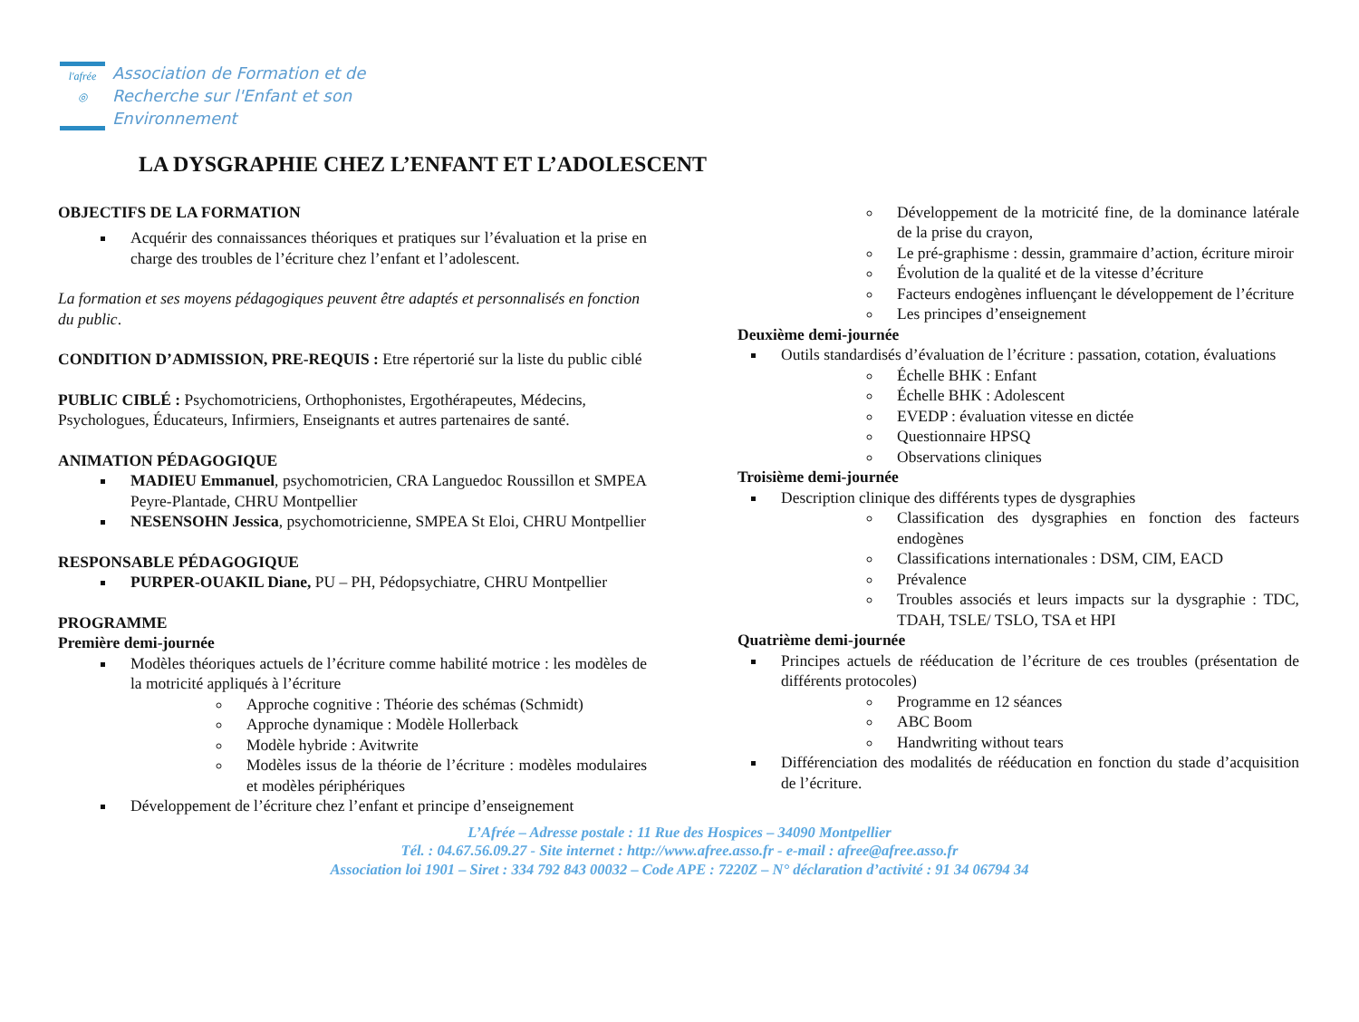l'afrée
◎
Association de Formation et de
Recherche sur l'Enfant et son
Environnement
LA DYSGRAPHIE CHEZ L’ENFANT ET L’ADOLESCENT
OBJECTIFS DE LA FORMATION
Acquérir des connaissances théoriques et pratiques sur l’évaluation et la prise en charge des troubles de l’écriture chez l’enfant et l’adolescent.
La formation et ses moyens pédagogiques peuvent être adaptés et personnalisés en fonction du public.
CONDITION D’ADMISSION, PRE-REQUIS : Etre répertorié sur la liste du public ciblé
PUBLIC CIBLÉ : Psychomotriciens, Orthophonistes, Ergothérapeutes, Médecins, Psychologues, Éducateurs, Infirmiers, Enseignants et autres partenaires de santé.
ANIMATION PÉDAGOGIQUE
MADIEU Emmanuel, psychomotricien, CRA Languedoc Roussillon et SMPEA Peyre-Plantade, CHRU Montpellier
NESENSOHN Jessica, psychomotricienne, SMPEA St Eloi, CHRU Montpellier
RESPONSABLE PÉDAGOGIQUE
PURPER-OUAKIL Diane, PU – PH, Pédopsychiatre, CHRU Montpellier
PROGRAMME
Première demi-journée
Modèles théoriques actuels de l’écriture comme habilité motrice : les modèles de la motricité appliqués à l’écriture
Approche cognitive : Théorie des schémas (Schmidt)
Approche dynamique : Modèle Hollerback
Modèle hybride : Avitwrite
Modèles issus de la théorie de l’écriture : modèles modulaires et modèles périphériques
Développement de l’écriture chez l’enfant et principe d’enseignement
Développement de la motricité fine, de la dominance latérale de la prise du crayon,
Le pré-graphisme : dessin, grammaire d’action, écriture miroir
Évolution de la qualité et de la vitesse d’écriture
Facteurs endogènes influençant le développement de l’écriture
Les principes d’enseignement
Deuxième demi-journée
Outils standardisés d’évaluation de l’écriture : passation, cotation, évaluations
Échelle BHK : Enfant
Échelle BHK : Adolescent
EVEDP : évaluation vitesse en dictée
Questionnaire HPSQ
Observations cliniques
Troisième demi-journée
Description clinique des différents types de dysgraphies
Classification des dysgraphies en fonction des facteurs endogènes
Classifications internationales : DSM, CIM, EACD
Prévalence
Troubles associés et leurs impacts sur la dysgraphie : TDC, TDAH, TSLE/ TSLO, TSA et HPI
Quatrième demi-journée
Principes actuels de rééducation de l’écriture de ces troubles (présentation de différents protocoles)
Programme en 12 séances
ABC Boom
Handwriting without tears
Différenciation des modalités de rééducation en fonction du stade d’acquisition de l’écriture.
L’Afrée – Adresse postale : 11 Rue des Hospices – 34090 Montpellier
Tél. : 04.67.56.09.27 - Site internet : http://www.afree.asso.fr - e-mail : afree@afree.asso.fr
Association loi 1901 – Siret : 334 792 843 00032 – Code APE : 7220Z – N° déclaration d’activité : 91 34 06794 34